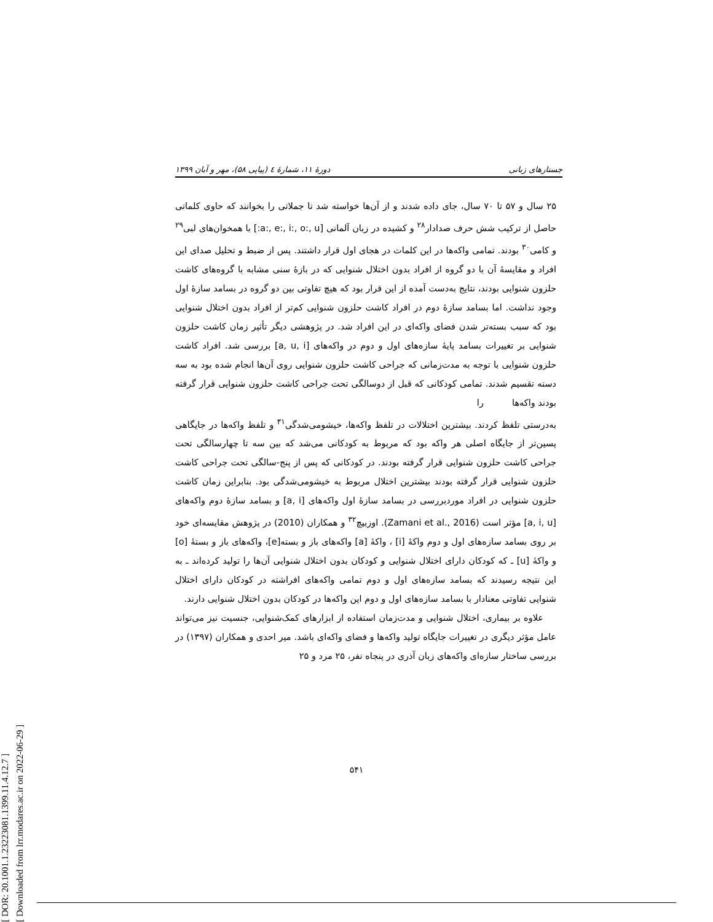[ DOR: 20.1001.1.23223081.1399.11.4.12.7 ]
[ Downloaded from lrr.modares.ac.ir on 2022-06-29 ]
جستارهای زبانی دورهٔ ۱۱، شمارهٔ ٤ (پیاپی ۵۸)، مهر و آبان ۱۳۹۹
۲۵ سال و ۵۷ تا ۷۰ سال، جای داده شدند و از آن‌ها خواسته شد تا جملاتی را بخوانند که حاوی کلماتی حاصل از ترکیب شش حرف صدادار<sup>۲۸</sup> و کشیده در زبان آلمانی [a:, e:, i:, o:, u:] با همخوان‌های لبی<sup>۲۹</sup> و کامی<sup>۳۰</sup> بودند. تمامی واکه‌ها در این کلمات در هجای اول قرار داشتند. پس از ضبط و تحلیل صدای این افراد و مقایسهٔ آن با دو گروه از افراد بدون اختلال شنوایی که در بازهٔ سنی مشابه با گروه‌های کاشت حلزون شنوایی بودند، نتایج به‌دست آمده از این قرار بود که هیچ تفاوتی بین دو گروه در بسامد سازهٔ اول وجود نداشت. اما بسامد سازهٔ دوم در افراد کاشت حلزون شنوایی کم‌تر از افراد بدون اختلال شنوایی بود که سبب بسته‌تر شدن فضای واکه‌ای در این افراد شد. در پژوهشی دیگر تأثیر زمان کاشت حلزون شنوایی بر تغییرات بسامد پایهٔ سازه‌های اول و دوم در واکه‌های [a, u, i] بررسی شد. افراد کاشت حلزون شنوایی با توجه به مدت‌زمانی که جراحی کاشت حلزون شنوایی روی آن‌ها انجام شده بود به سه دسته تقسیم شدند. تمامی کودکانی که قبل از دوسالگی تحت جراحی کاشت حلزون شنوایی قرار گرفته بودند واکه‌ها را
به‌درستی تلفظ کردند. بیشترین اختلالات در تلفظ واکه‌ها، خیشومی‌شدگی<sup>۳۱</sup> و تلفظ واکه‌ها در جایگاهی پسین‌تر از جایگاه اصلی هر واکه بود که مربوط به کودکانی می‌شد که بین سه تا چهارسالگی تحت جراحی کاشت حلزون شنوایی قرار گرفته بودند. در کودکانی که پس از پنج-سالگی تحت جراحی کاشت حلزون شنوایی قرار گرفته بودند بیشترین اختلال مربوط به خیشومی‌شدگی بود. بنابراین زمان کاشت حلزون شنوایی در افراد موردبررسی در بسامد سازهٔ اول واکه‌های [a, i] و بسامد سازهٔ دوم واکه‌های [a, i, u] مؤثر است (Zamani et al., 2016). اوزبیچ<sup>۳۲</sup> و همکاران (2010) در پژوهش مقایسه‌ای خود بر روی بسامد سازه‌های اول و دوم واکهٔ [i] ، واکهٔ [a] واکه‌های باز و بسته[e]، واکه‌های باز و بستهٔ [o] و واکهٔ [u] ـ که کودکان دارای اختلال شنوایی و کودکان بدون اختلال شنوایی آن‌ها را تولید کرده‌اند ـ به این نتیجه رسیدند که بسامد سازه‌های اول و دوم تمامی واکه‌های افراشته در کودکان دارای اختلال شنوایی تفاوتی معنادار با بسامد سازه‌های اول و دوم این واکه‌ها در کودکان بدون اختلال شنوایی دارند.
علاوه بر بیماری، اختلال شنوایی و مدت‌زمان استفاده از ابزارهای کمک‌شنوایی، جنسیت نیز می‌تواند عامل مؤثر دیگری در تغییرات جایگاه تولید واکه‌ها و فضای واکه‌ای باشد. میر احدی و همکاران (۱۳۹۷) در بررسی ساختار سازه‌ای واکه‌های زبان آذری در پنجاه نفر، ۲۵ مرد و ۲۵
۵۴۱